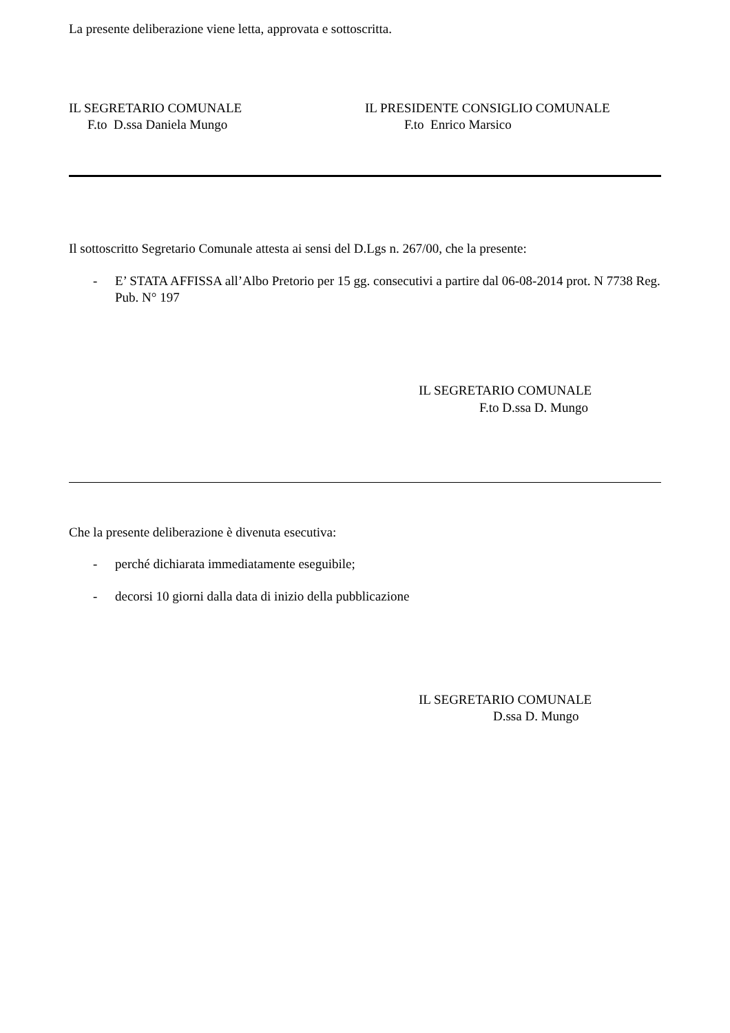La presente deliberazione viene letta, approvata e sottoscritta.
IL SEGRETARIO COMUNALE
F.to D.ssa Daniela Mungo
IL PRESIDENTE CONSIGLIO COMUNALE
F.to Enrico Marsico
Il sottoscritto Segretario Comunale attesta ai sensi del D.Lgs n. 267/00, che la presente:
- E’ STATA AFFISSA all’Albo Pretorio per 15 gg. consecutivi a partire dal 06-08-2014 prot. N 7738 Reg. Pub. N° 197
IL SEGRETARIO COMUNALE
F.to D.ssa D. Mungo
Che la presente deliberazione è divenuta esecutiva:
- perché dichiarata immediatamente eseguibile;
- decorsi 10 giorni dalla data di inizio della pubblicazione
IL SEGRETARIO COMUNALE
D.ssa D. Mungo